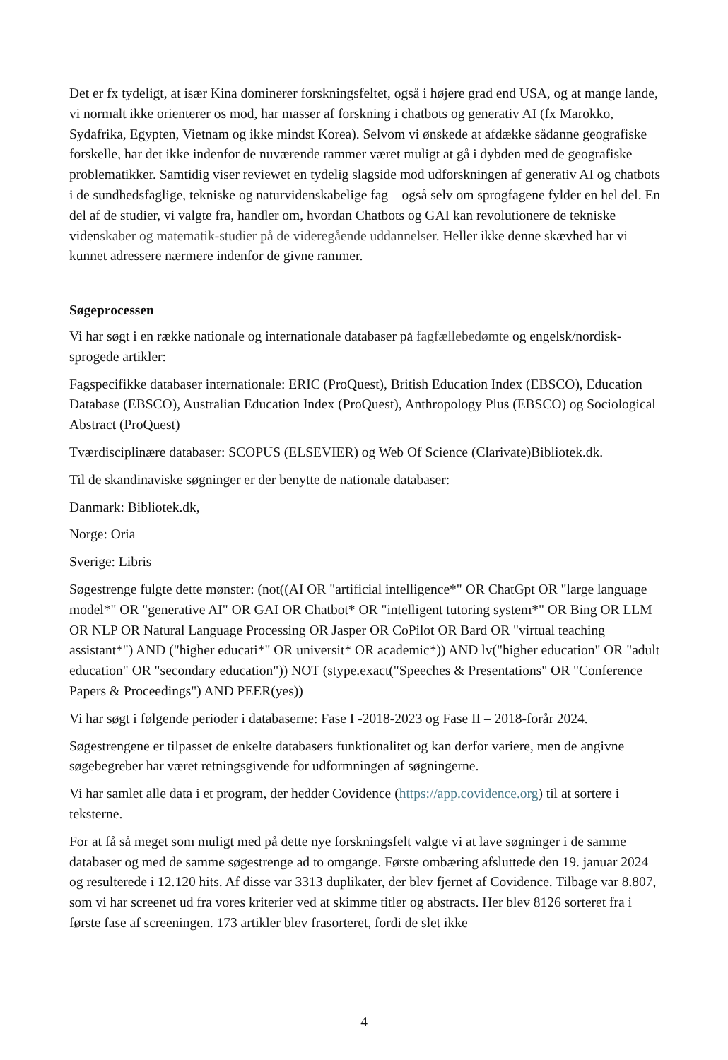Det er fx tydeligt, at især Kina dominerer forskningsfeltet, også i højere grad end USA, og at mange lande, vi normalt ikke orienterer os mod, har masser af forskning i chatbots og generativ AI (fx Marokko, Sydafrika, Egypten, Vietnam og ikke mindst Korea). Selvom vi ønskede at afdække sådanne geografiske forskelle, har det ikke indenfor de nuværende rammer været muligt at gå i dybden med de geografiske problematikker. Samtidig viser reviewet en tydelig slagside mod udforskningen af generativ AI og chatbots i de sundhedsfaglige, tekniske og naturvidenskabelige fag – også selv om sprogfagene fylder en hel del. En del af de studier, vi valgte fra, handler om, hvordan Chatbots og GAI kan revolutionere de tekniske videnskaber og matematik-studier på de videregående uddannelser. Heller ikke denne skævhed har vi kunnet adressere nærmere indenfor de givne rammer.
Søgeprocessen
Vi har søgt i en række nationale og internationale databaser på fagfællebedømte og engelsk/nordisk-sprogede artikler:
Fagspecifikke databaser internationale: ERIC (ProQuest), British Education Index (EBSCO), Education Database (EBSCO), Australian Education Index (ProQuest), Anthropology Plus (EBSCO) og Sociological Abstract (ProQuest)
Tværdisciplinære databaser: SCOPUS (ELSEVIER) og Web Of Science (Clarivate)Bibliotek.dk.
Til de skandinaviske søgninger er der benytte de nationale databaser:
Danmark: Bibliotek.dk,
Norge: Oria
Sverige: Libris
Søgestrenge fulgte dette mønster: (not((AI OR "artificial intelligence*" OR ChatGpt OR "large language model*" OR "generative AI" OR GAI OR Chatbot* OR "intelligent tutoring system*" OR Bing OR LLM OR NLP OR Natural Language Processing OR Jasper OR CoPilot OR Bard OR "virtual teaching assistant*") AND ("higher educati*" OR universit* OR academic*)) AND lv("higher education" OR "adult education" OR "secondary education")) NOT (stype.exact("Speeches & Presentations" OR "Conference Papers & Proceedings") AND PEER(yes))
Vi har søgt i følgende perioder i databaserne: Fase I -2018-2023 og Fase II – 2018-forår 2024.
Søgestrengene er tilpasset de enkelte databasers funktionalitet og kan derfor variere, men de angivne søgebegreber har været retningsgivende for udformningen af søgningerne.
Vi har samlet alle data i et program, der hedder Covidence (https://app.covidence.org) til at sortere i teksterne.
For at få så meget som muligt med på dette nye forskningsfelt valgte vi at lave søgninger i de samme databaser og med de samme søgestrenge ad to omgange. Første ombæring afsluttede den 19. januar 2024 og resulterede i 12.120 hits. Af disse var 3313 duplikater, der blev fjernet af Covidence. Tilbage var 8.807, som vi har screenet ud fra vores kriterier ved at skimme titler og abstracts. Her blev 8126 sorteret fra i første fase af screeningen. 173 artikler blev frasorteret, fordi de slet ikke
4